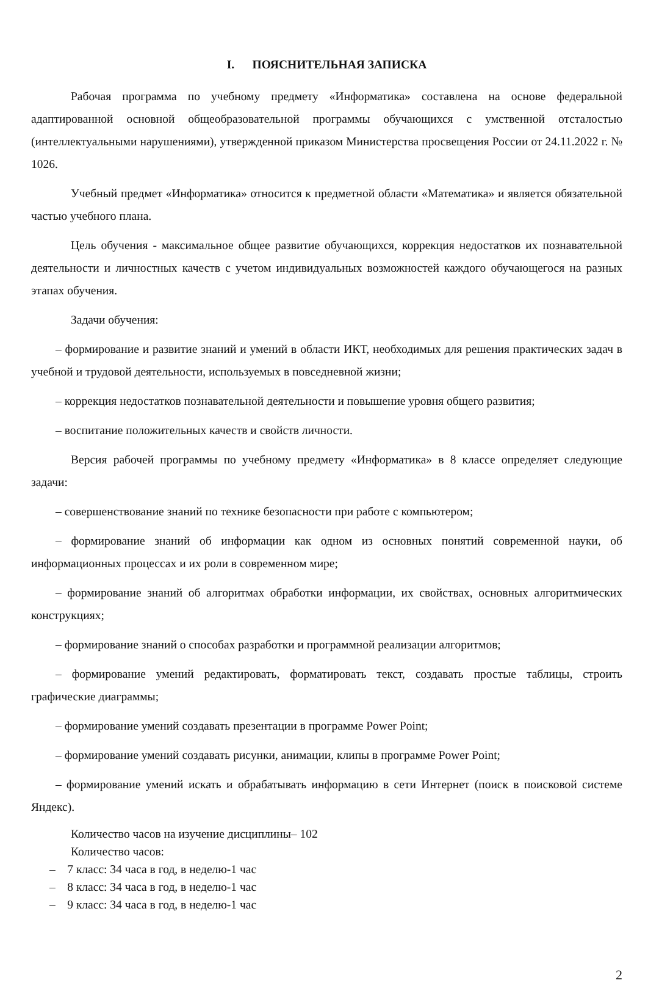I. ПОЯСНИТЕЛЬНАЯ ЗАПИСКА
Рабочая программа по учебному предмету «Информатика» составлена на основе федеральной адаптированной основной общеобразовательной программы обучающихся с умственной отсталостью (интеллектуальными нарушениями), утвержденной приказом Министерства просвещения России от 24.11.2022 г. № 1026.
Учебный предмет «Информатика» относится к предметной области «Математика» и является обязательной частью учебного плана.
Цель обучения - максимальное общее развитие обучающихся, коррекция недостатков их познавательной деятельности и личностных качеств с учетом индивидуальных возможностей каждого обучающегося на разных этапах обучения.
Задачи обучения:
– формирование и развитие знаний и умений в области ИКТ, необходимых для решения практических задач в учебной и трудовой деятельности, используемых в повседневной жизни;
– коррекция недостатков познавательной деятельности и повышение уровня общего развития;
– воспитание положительных качеств и свойств личности.
Версия рабочей программы по учебному предмету «Информатика» в 8 классе определяет следующие задачи:
– совершенствование знаний по технике безопасности при работе с компьютером;
– формирование знаний об информации как одном из основных понятий современной науки, об информационных процессах и их роли в современном мире;
– формирование знаний об алгоритмах обработки информации, их свойствах, основных алгоритмических конструкциях;
– формирование знаний о способах разработки и программной реализации алгоритмов;
– формирование умений редактировать, форматировать текст, создавать простые таблицы, строить графические диаграммы;
– формирование умений создавать презентации в программе Power Point;
– формирование умений создавать рисунки, анимации, клипы в программе Power Point;
– формирование умений искать и обрабатывать информацию в сети Интернет (поиск в поисковой системе Яндекс).
Количество часов на изучение дисциплины– 102
Количество часов:
– 7 класс: 34 часа в год, в неделю-1 час
– 8 класс: 34 часа в год, в неделю-1 час
– 9 класс: 34 часа в год, в неделю-1 час
2